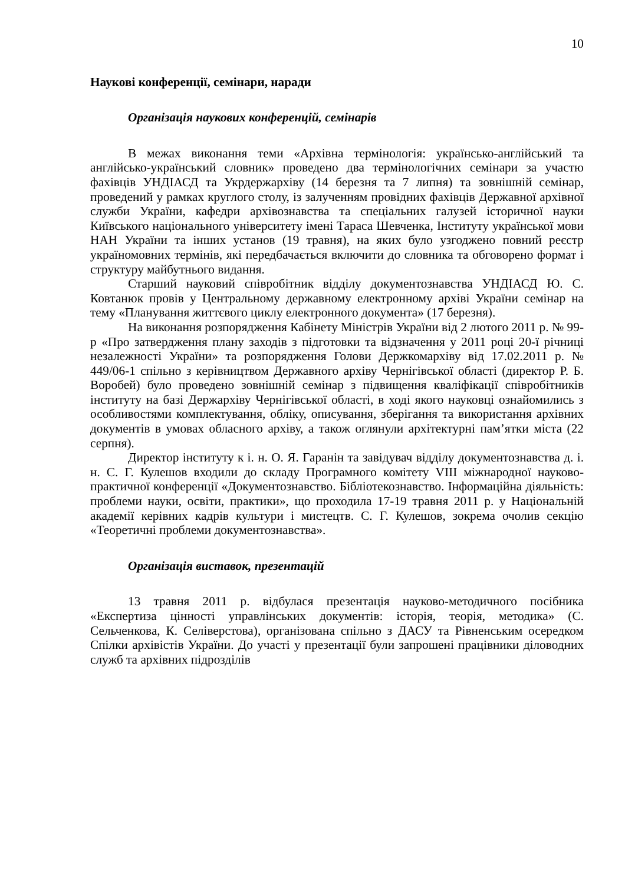10
Наукові конференції, семінари, наради
Організація наукових конференцій, семінарів
В межах виконання теми «Архівна термінологія: українсько-англійський та англійсько-український словник» проведено два термінологічних семінари за участю фахівців УНДІАСД та Укрдержархіву (14 березня та 7 липня) та зовнішній семінар, проведений у рамках круглого столу, із залученням провідних фахівців Державної архівної служби України, кафедри архівознавства та спеціальних галузей історичної науки Київського національного університету імені Тараса Шевченка, Інституту української мови НАН України та інших установ (19 травня), на яких було узгоджено повний реєстр україномовних термінів, які передбачається включити до словника та обговорено формат і структуру майбутнього видання.
Старший науковий співробітник відділу документознавства УНДІАСД Ю. С. Ковтанюк провів у Центральному державному електронному архіві України семінар на тему «Планування життєвого циклу електронного документа» (17 березня).
На виконання розпорядження Кабінету Міністрів України від 2 лютого 2011 р. № 99-р «Про затвердження плану заходів з підготовки та відзначення у 2011 році 20-ї річниці незалежності України» та розпорядження Голови Держкомархіву від 17.02.2011 р. № 449/06-1 спільно з керівництвом Державного архіву Чернігівської області (директор Р. Б. Воробей) було проведено зовнішній семінар з підвищення кваліфікації співробітників інституту на базі Держархіву Чернігівської області, в ході якого науковці ознайомились з особливостями комплектування, обліку, описування, зберігання та використання архівних документів в умовах обласного архіву, а також оглянули архітектурні пам’ятки міста (22 серпня).
Директор інституту к і. н. О. Я. Гаранін та завідувач відділу документознавства д. і. н. С. Г. Кулешов входили до складу Програмного комітету VIII міжнародної науково-практичної конференції «Документознавство. Бібліотекознавство. Інформаційна діяльність: проблеми науки, освіти, практики», що проходила 17-19 травня 2011 р. у Національній академії керівних кадрів культури і мистецтв. С. Г. Кулешов, зокрема очолив секцію «Теоретичні проблеми документознавства».
Організація виставок, презентацій
13 травня 2011 р. відбулася презентація науково-методичного посібника «Експертиза цінності управлінських документів: історія, теорія, методика» (С. Сельченкова, К. Селіверстова), організована спільно з ДАСУ та Рівненським осередком Спілки архівістів України. До участі у презентації були запрошені працівники діловодних служб та архівних підрозділів